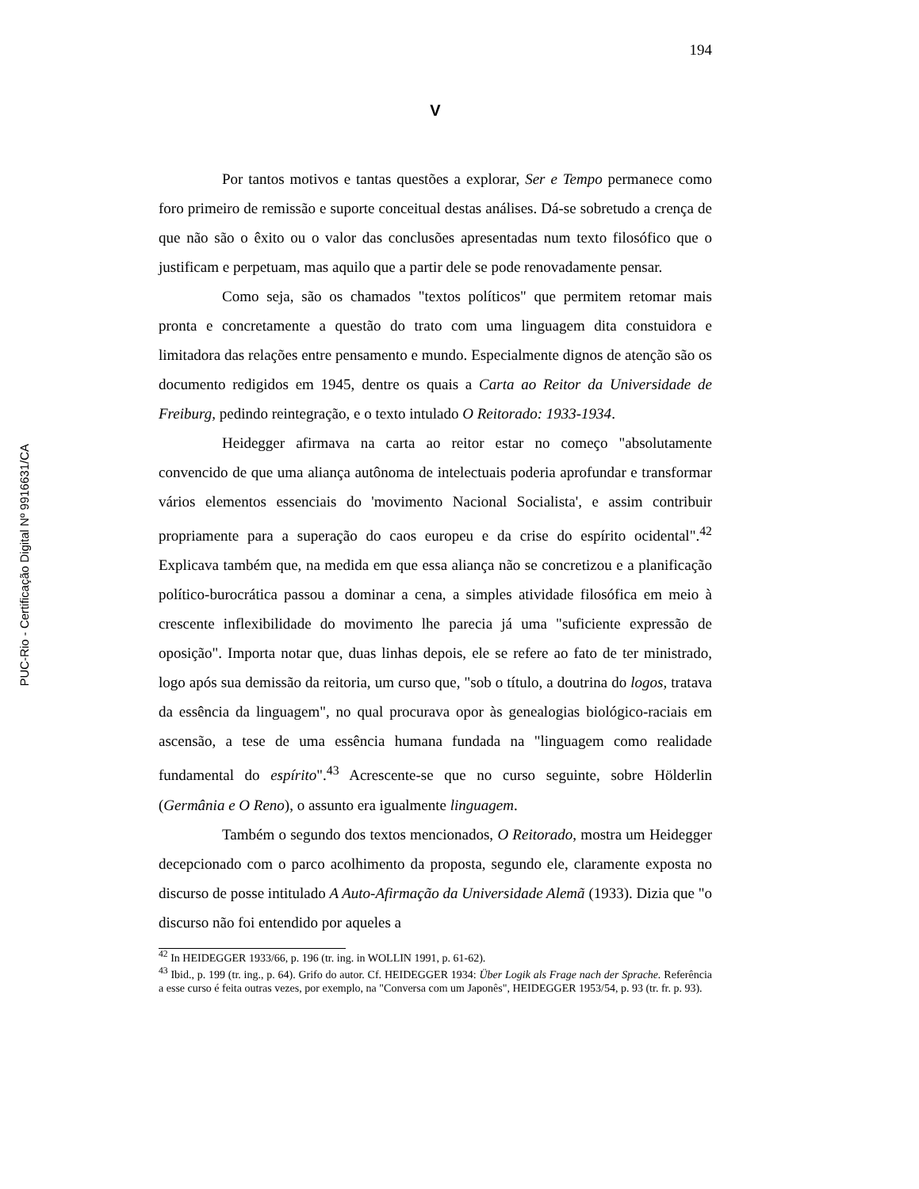PUC-Rio - Certificação Digital Nº 9916631/CA
194
V
Por tantos motivos e tantas questões a explorar, Ser e Tempo permanece como foro primeiro de remissão e suporte conceitual destas análises. Dá-se sobretudo a crença de que não são o êxito ou o valor das conclusões apresentadas num texto filosófico que o justificam e perpetuam, mas aquilo que a partir dele se pode renovadamente pensar.
Como seja, são os chamados "textos políticos" que permitem retomar mais pronta e concretamente a questão do trato com uma linguagem dita constuidora e limitadora das relações entre pensamento e mundo. Especialmente dignos de atenção são os documento redigidos em 1945, dentre os quais a Carta ao Reitor da Universidade de Freiburg, pedindo reintegração, e o texto intulado O Reitorado: 1933-1934.
Heidegger afirmava na carta ao reitor estar no começo "absolutamente convencido de que uma aliança autônoma de intelectuais poderia aprofundar e transformar vários elementos essenciais do 'movimento Nacional Socialista', e assim contribuir propriamente para a superação do caos europeu e da crise do espírito ocidental".<sup>42</sup> Explicava também que, na medida em que essa aliança não se concretizou e a planificação político-burocrática passou a dominar a cena, a simples atividade filosófica em meio à crescente inflexibilidade do movimento lhe parecia já uma "suficiente expressão de oposição". Importa notar que, duas linhas depois, ele se refere ao fato de ter ministrado, logo após sua demissão da reitoria, um curso que, "sob o título, a doutrina do logos, tratava da essência da linguagem", no qual procurava opor às genealogias biológico-raciais em ascensão, a tese de uma essência humana fundada na "linguagem como realidade fundamental do espírito".<sup>43</sup> Acrescente-se que no curso seguinte, sobre Hölderlin (Germânia e O Reno), o assunto era igualmente linguagem.
Também o segundo dos textos mencionados, O Reitorado, mostra um Heidegger decepcionado com o parco acolhimento da proposta, segundo ele, claramente exposta no discurso de posse intitulado A Auto-Afirmação da Universidade Alemã (1933). Dizia que "o discurso não foi entendido por aqueles a
<sup>42</sup> In HEIDEGGER 1933/66, p. 196 (tr. ing. in WOLLIN 1991, p. 61-62).
<sup>43</sup> Ibid., p. 199 (tr. ing., p. 64). Grifo do autor. Cf. HEIDEGGER 1934: Über Logik als Frage nach der Sprache. Referência a esse curso é feita outras vezes, por exemplo, na "Conversa com um Japonês", HEIDEGGER 1953/54, p. 93 (tr. fr. p. 93).